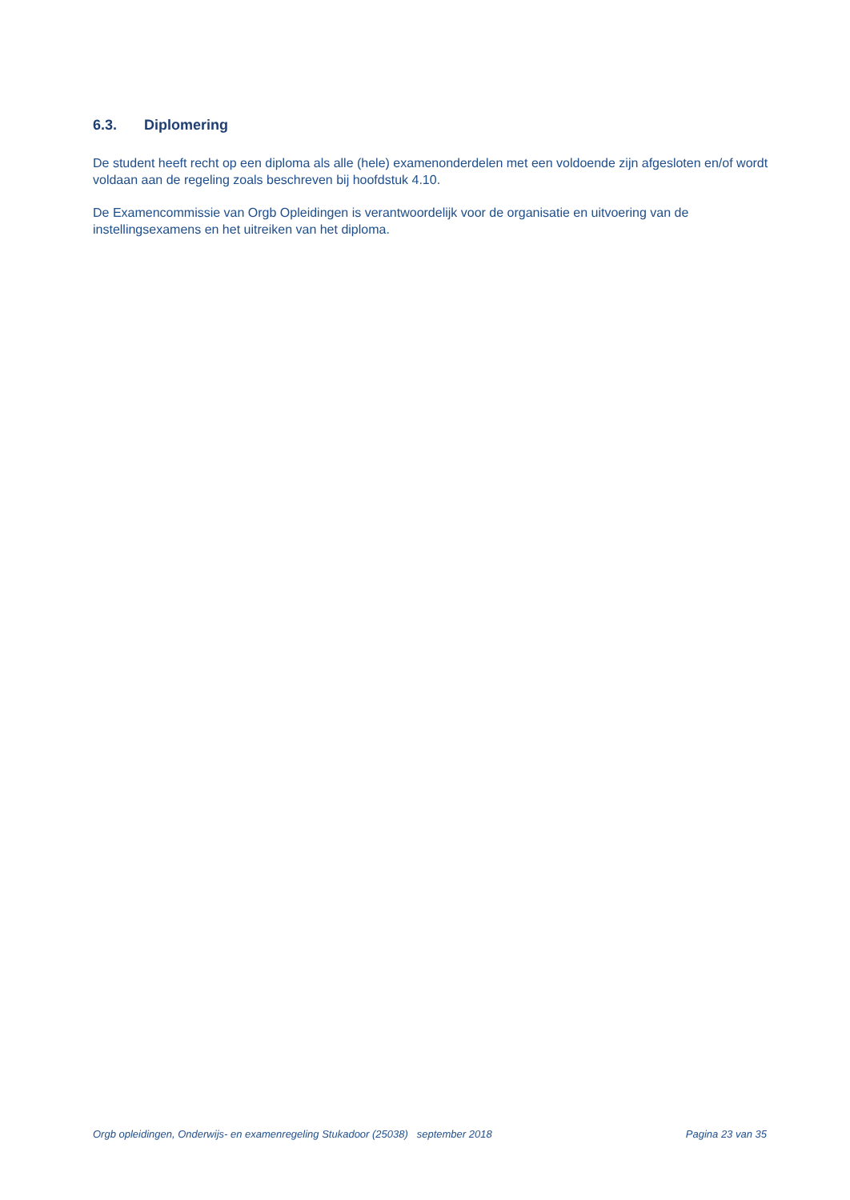6.3. Diplomering
De student heeft recht op een diploma als alle (hele) examenonderdelen met een voldoende zijn afgesloten en/of wordt voldaan aan de regeling zoals beschreven bij hoofdstuk 4.10.
De Examencommissie van Orgb Opleidingen is verantwoordelijk voor de organisatie en uitvoering van de instellingsexamens en het uitreiken van het diploma.
Orgb opleidingen, Onderwijs- en examenregeling Stukadoor (25038) september 2018 Pagina 23 van 35